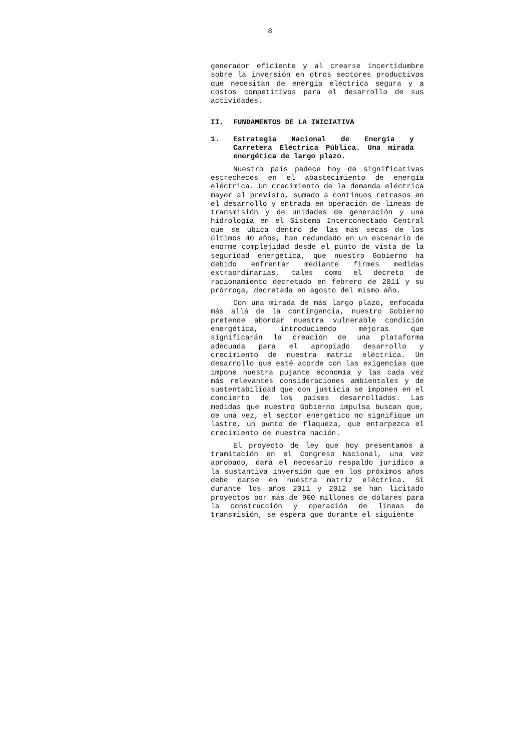8
generador eficiente y al crearse incertidumbre sobre la inversión en otros sectores productivos que necesitan de energía eléctrica segura y a costos competitivos para el desarrollo de sus actividades.
II. FUNDAMENTOS DE LA INICIATIVA
1. Estrategia Nacional de Energía y Carretera Eléctrica Pública. Una mirada energética de largo plazo.
Nuestro país padece hoy de significativas estrecheces en el abastecimiento de energía eléctrica. Un crecimiento de la demanda eléctrica mayor al previsto, sumado a continuos retrasos en el desarrollo y entrada en operación de líneas de transmisión y de unidades de generación y una hidrología en el Sistema Interconectado Central que se ubica dentro de las más secas de los últimos 40 años, han redundado en un escenario de enorme complejidad desde el punto de vista de la seguridad energética, que nuestro Gobierno ha debido enfrentar mediante firmes medidas extraordinarias, tales como el decreto de racionamiento decretado en febrero de 2011 y su prórroga, decretada en agosto del mismo año.
Con una mirada de más largo plazo, enfocada más allá de la contingencia, nuestro Gobierno pretende abordar nuestra vulnerable condición energética, introduciendo mejoras que significarán la creación de una plataforma adecuada para el apropiado desarrollo y crecimiento de nuestra matriz eléctrica. Un desarrollo que esté acorde con las exigencias que impone nuestra pujante economía y las cada vez más relevantes consideraciones ambientales y de sustentabilidad que con justicia se imponen en el concierto de los países desarrollados. Las medidas que nuestro Gobierno impulsa buscan que, de una vez, el sector energético no signifique un lastre, un punto de flaqueza, que entorpezca el crecimiento de nuestra nación.
El proyecto de ley que hoy presentamos a tramitación en el Congreso Nacional, una vez aprobado, dará el necesario respaldo jurídico a la sustantiva inversión que en los próximos años debe darse en nuestra matriz eléctrica. Si durante los años 2011 y 2012 se han licitado proyectos por más de 900 millones de dólares para la construcción y operación de líneas de transmisión, se espera que durante el siguiente